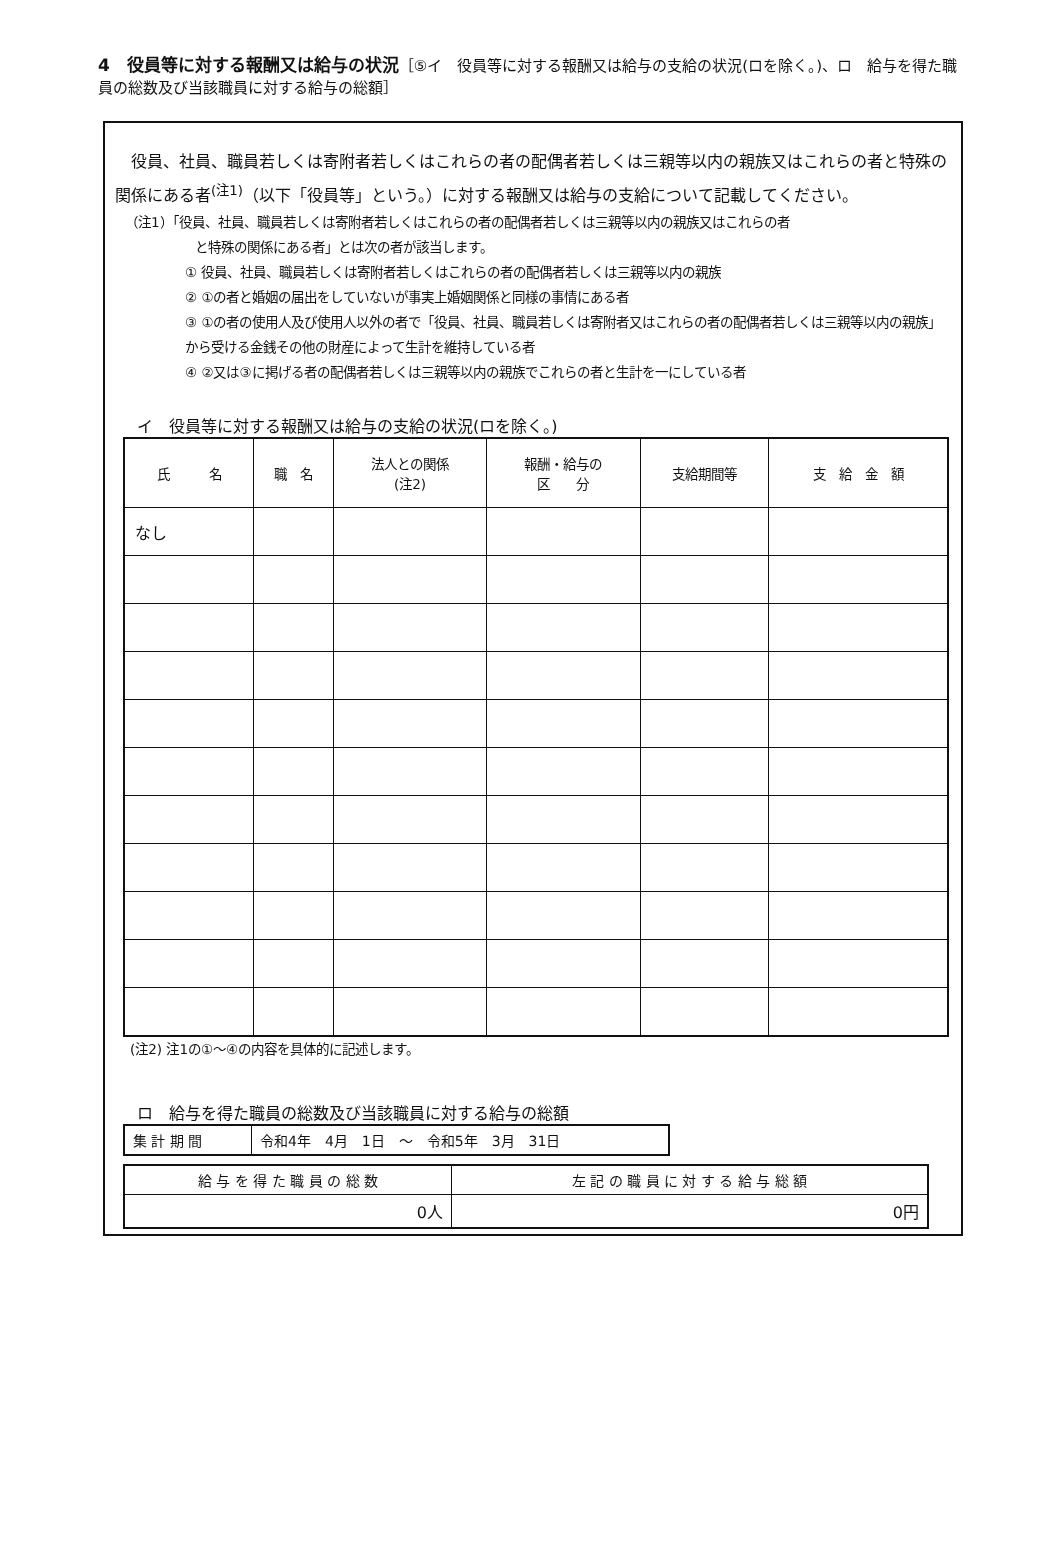4　役員等に対する報酬又は給与の状況［⑤イ　役員等に対する報酬又は給与の支給の状況(ロを除く。)、ロ　給与を得た職員の総数及び当該職員に対する給与の総額］
　役員、社員、職員若しくは寄附者若しくはこれらの者の配偶者若しくは三親等以内の親族又はこれらの者と特殊の関係にある者<sup>(注1)</sup>（以下「役員等」という。）に対する報酬又は給与の支給について記載してください。
（注1）「役員、社員、職員若しくは寄附者若しくはこれらの者の配偶者若しくは三親等以内の親族又はこれらの者
と特殊の関係にある者」とは次の者が該当します。
① 役員、社員、職員若しくは寄附者若しくはこれらの者の配偶者若しくは三親等以内の親族
② ①の者と婚姻の届出をしていないが事実上婚姻関係と同様の事情にある者
③ ①の者の使用人及び使用人以外の者で「役員、社員、職員若しくは寄附者又はこれらの者の配偶者若しくは三親等以内の親族」から受ける金銭その他の財産によって生計を維持している者
④ ②又は③に掲げる者の配偶者若しくは三親等以内の親族でこれらの者と生計を一にしている者
イ　役員等に対する報酬又は給与の支給の状況(ロを除く。)
| 氏 名 | 職 名 | 法人との関係 (注2) | 報酬・給与の 区 分 | 支給期間等 | 支 給 金 額 |
| --- | --- | --- | --- | --- | --- |
| なし | | | | | |
(注2) 注1の①～④の内容を具体的に記述します。
ロ　給与を得た職員の総数及び当該職員に対する給与の総額
| 集 計 期 間 | 令和4年 4月 1日 ～ 令和5年 3月 31日 |
| 給 与 を 得 た 職 員 の 総 数 | 左 記 の 職 員 に 対 す る 給 与 総 額 |
| --- | --- |
| 0人 | 0円 |